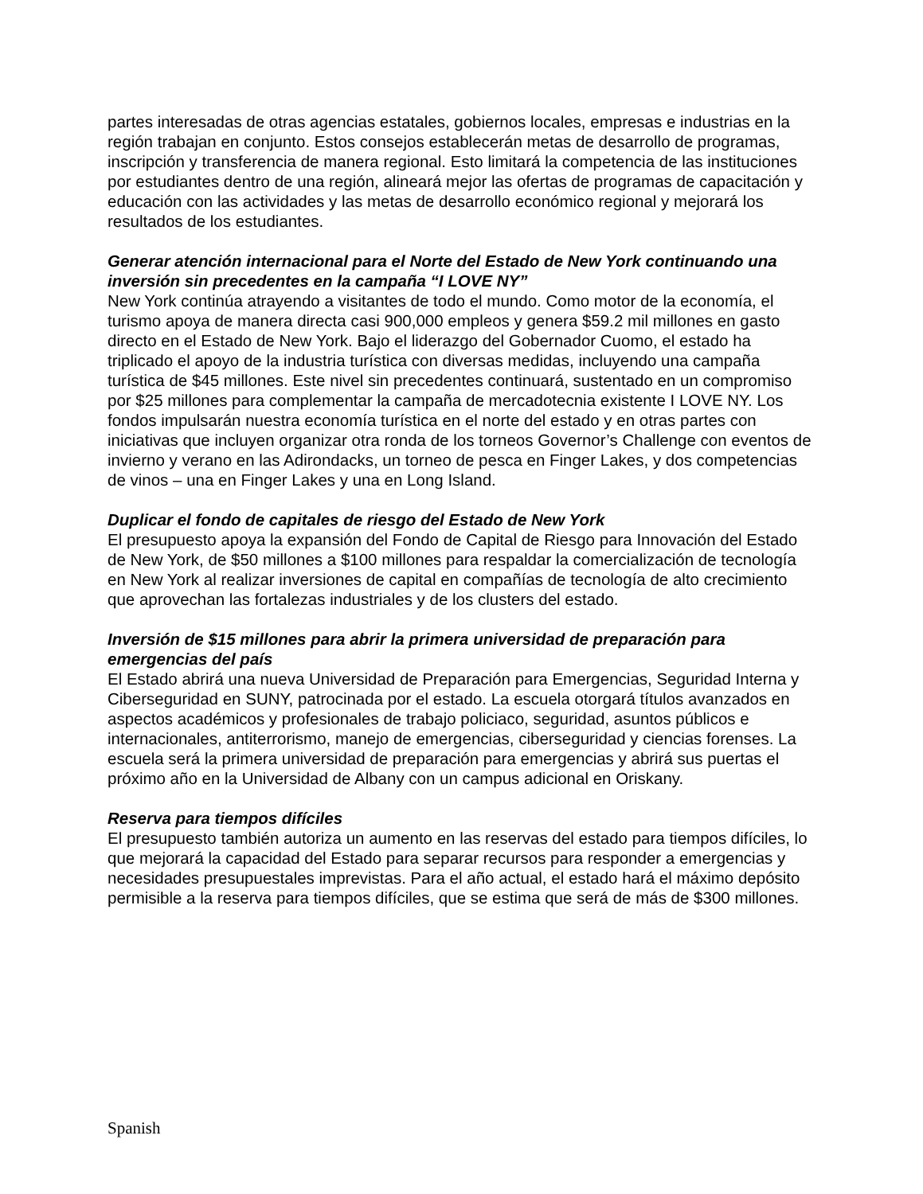partes interesadas de otras agencias estatales, gobiernos locales, empresas e industrias en la región trabajan en conjunto. Estos consejos establecerán metas de desarrollo de programas, inscripción y transferencia de manera regional. Esto limitará la competencia de las instituciones por estudiantes dentro de una región, alineará mejor las ofertas de programas de capacitación y educación con las actividades y las metas de desarrollo económico regional y mejorará los resultados de los estudiantes.
Generar atención internacional para el Norte del Estado de New York continuando una inversión sin precedentes en la campaña “I LOVE NY”
New York continúa atrayendo a visitantes de todo el mundo. Como motor de la economía, el turismo apoya de manera directa casi 900,000 empleos y genera $59.2 mil millones en gasto directo en el Estado de New York. Bajo el liderazgo del Gobernador Cuomo, el estado ha triplicado el apoyo de la industria turística con diversas medidas, incluyendo una campaña turística de $45 millones. Este nivel sin precedentes continuará, sustentado en un compromiso por $25 millones para complementar la campaña de mercadotecnia existente I LOVE NY. Los fondos impulsarán nuestra economía turística en el norte del estado y en otras partes con iniciativas que incluyen organizar otra ronda de los torneos Governor’s Challenge con eventos de invierno y verano en las Adirondacks, un torneo de pesca en Finger Lakes, y dos competencias de vinos – una en Finger Lakes y una en Long Island.
Duplicar el fondo de capitales de riesgo del Estado de New York
El presupuesto apoya la expansión del Fondo de Capital de Riesgo para Innovación del Estado de New York, de $50 millones a $100 millones para respaldar la comercialización de tecnología en New York al realizar inversiones de capital en compañías de tecnología de alto crecimiento que aprovechan las fortalezas industriales y de los clusters del estado.
Inversión de $15 millones para abrir la primera universidad de preparación para emergencias del país
El Estado abrirá una nueva Universidad de Preparación para Emergencias, Seguridad Interna y Ciberseguridad en SUNY, patrocinada por el estado. La escuela otorgará títulos avanzados en aspectos académicos y profesionales de trabajo policiaco, seguridad, asuntos públicos e internacionales, antiterrorismo, manejo de emergencias, ciberseguridad y ciencias forenses. La escuela será la primera universidad de preparación para emergencias y abrirá sus puertas el próximo año en la Universidad de Albany con un campus adicional en Oriskany.
Reserva para tiempos difíciles
El presupuesto también autoriza un aumento en las reservas del estado para tiempos difíciles, lo que mejorará la capacidad del Estado para separar recursos para responder a emergencias y necesidades presupuestales imprevistas. Para el año actual, el estado hará el máximo depósito permisible a la reserva para tiempos difíciles, que se estima que será de más de $300 millones.
Spanish